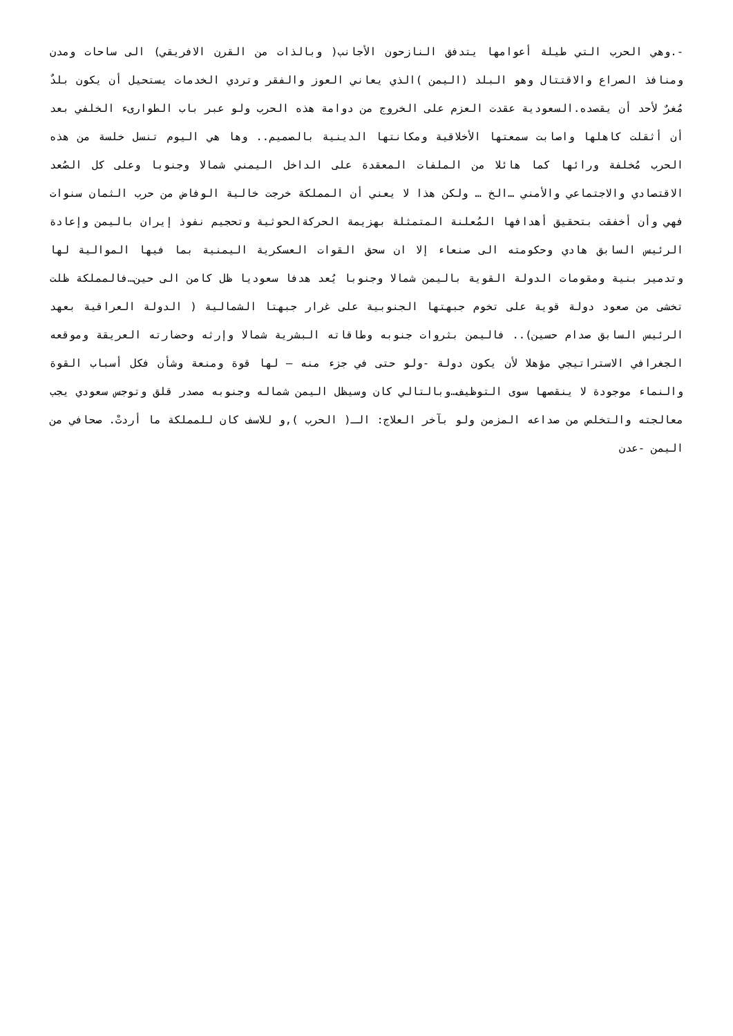-.وهي الحرب التي طيلة أعوامها يتدفق النازحون الأجانب( وبالذات من القرن الافريقي) الى ساحات ومدن ومنافذ الصراع والاقتتال وهو البلد (اليمن )الذي يعاني العوز والفقر وتردي الخدمات يستحيل أن يكون بلدٌ مُغرٌ لأحد أن يقصده.السعودية عقدت العزم على الخروج من دوامة هذه الحرب ولو عبر باب الطوارىء الخلفي بعد أن أثقلت كاهلها واصابت سمعتها الأخلاقية ومكانتها الدينية بالصميم.. وها هي اليوم تنسل خلسة من هذه الحرب مُخلفة ورائها كما هائلا من الملفات المعقدة على الداخل اليمني شمالا وجنوبا وعلى كل الصُعد الاقتصادي والاجتماعي والأمني …الخ … ولكن هذا لا يعني أن المملكة خرجت خالية الوفاض من حرب الثمان سنوات فهي وأن أخفقت بتحقيق أهدافها المُعلنة المتمثلة بهزيمة الحركةالحوثية وتحجيم نفوذ إيران باليمن وإعادة الرئيس السابق هادي وحكومته الى صنعاء إلا ان سحق القوات العسكرية اليمنية بما فيها الموالية لها وتدمير بنية ومقومات الدولة القوية باليمن شمالا وجنوبا يُعد هدفا سعوديا ظل كامن الى حين…فالمملكة ظلت تخشى من صعود دولة قوية على تخوم جبهتها الجنوبية على غرار جبهتا الشمالية ( الدولة العراقية بعهد الرئيس السابق صدام حسين).. فاليمن بثروات جنوبه وطاقاته البشرية شمالا وإرثه وحضارته العريقة وموقعه الجغرافي الاستراتيجي مؤهلا لأن يكون دولة -ولو حتى في جزء منه – لها قوة ومنعة وشأن فكل أسباب القوة والنماء موجودة لا ينقصها سوى التوظيف…وبالتالي كان وسيظل اليمن شماله وجنوبه مصدر قلق وتوجس سعودي يجب معالجته والتخلص من صداعه المزمن ولو بآخر العلاج: الـ( الحرب ),و للاسف كان للمملكة ما أردتْ. صحافي من اليمن -عدن